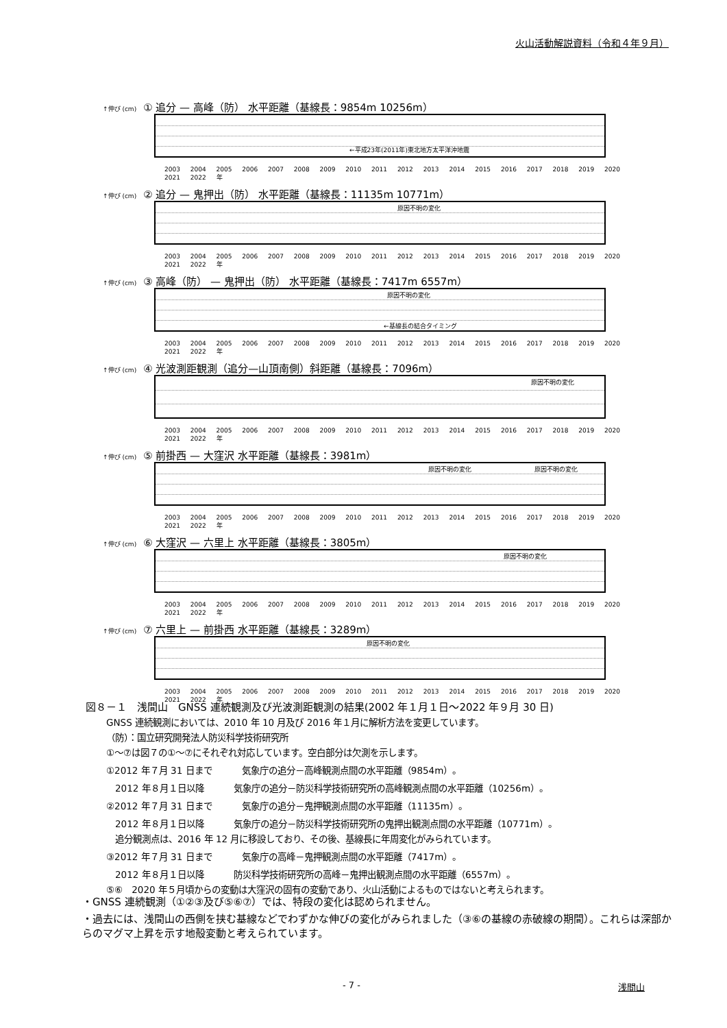火山活動解説資料（令和４年９月）
↑伸び (cm) ① 追分 — 高峰（防） 水平距離（基線長：9854m 10256m）
←平成23年(2011年)東北地方太平洋沖地震
2003 2004 2005 2006 2007 2008 2009 2010 2011 2012 2013 2014 2015 2016 2017 2018 2019 2020 2021 2022 年
↑伸び (cm) ② 追分 — 鬼押出（防） 水平距離（基線長：11135m 10771m）
原因不明の変化
2003 2004 2005 2006 2007 2008 2009 2010 2011 2012 2013 2014 2015 2016 2017 2018 2019 2020 2021 2022 年
↑伸び (cm) ③ 高峰（防） — 鬼押出（防） 水平距離（基線長：7417m 6557m）
原因不明の変化
←基線長の結合タイミング
2003 2004 2005 2006 2007 2008 2009 2010 2011 2012 2013 2014 2015 2016 2017 2018 2019 2020 2021 2022 年
↑伸び (cm) ④ 光波測距観測（追分—山頂南側）斜距離（基線長：7096m）
原因不明の変化
2003 2004 2005 2006 2007 2008 2009 2010 2011 2012 2013 2014 2015 2016 2017 2018 2019 2020 2021 2022 年
↑伸び (cm) ⑤ 前掛西 — 大窪沢 水平距離（基線長：3981m）
原因不明の変化 原因不明の変化
2003 2004 2005 2006 2007 2008 2009 2010 2011 2012 2013 2014 2015 2016 2017 2018 2019 2020 2021 2022 年
↑伸び (cm) ⑥ 大窪沢 — 六里上 水平距離（基線長：3805m）
原因不明の変化
2003 2004 2005 2006 2007 2008 2009 2010 2011 2012 2013 2014 2015 2016 2017 2018 2019 2020 2021 2022 年
↑伸び (cm) ⑦ 六里上 — 前掛西 水平距離（基線長：3289m）
原因不明の変化
2003 2004 2005 2006 2007 2008 2009 2010 2011 2012 2013 2014 2015 2016 2017 2018 2019 2020 2021 2022 年
図８－１　浅間山　GNSS 連続観測及び光波測距観測の結果(2002 年１月１日～2022 年９月 30 日)
GNSS 連続観測においては、2010 年 10 月及び 2016 年１月に解析方法を変更しています。
（防）：国立研究開発法人防災科学技術研究所
①～⑦は図７の①～⑦にそれぞれ対応しています。空白部分は欠測を示します。
①2012 年７月 31 日まで　　　 気象庁の追分－高峰観測点間の水平距離（9854m）。
　2012 年８月１日以降　　　 気象庁の追分－防災科学技術研究所の高峰観測点間の水平距離（10256m）。
②2012 年７月 31 日まで　　　 気象庁の追分－鬼押観測点間の水平距離（11135m）。
　2012 年８月１日以降　　　 気象庁の追分－防災科学技術研究所の鬼押出観測点間の水平距離（10771m）。
　追分観測点は、2016 年 12 月に移設しており、その後、基線長に年周変化がみられています。
③2012 年７月 31 日まで　　　 気象庁の高峰－鬼押観測点間の水平距離（7417m）。
　2012 年８月１日以降　　　 防災科学技術研究所の高峰－鬼押出観測点間の水平距離（6557m）。
⑤⑥　2020 年５月頃からの変動は大窪沢の固有の変動であり、火山活動によるものではないと考えられます。
・GNSS 連続観測（①②③及び⑤⑥⑦）では、特段の変化は認められません。
・過去には、浅間山の西側を挟む基線などでわずかな伸びの変化がみられました（③⑥の基線の赤破線の期間）。これらは深部からのマグマ上昇を示す地殻変動と考えられています。
- 7 - 浅間山